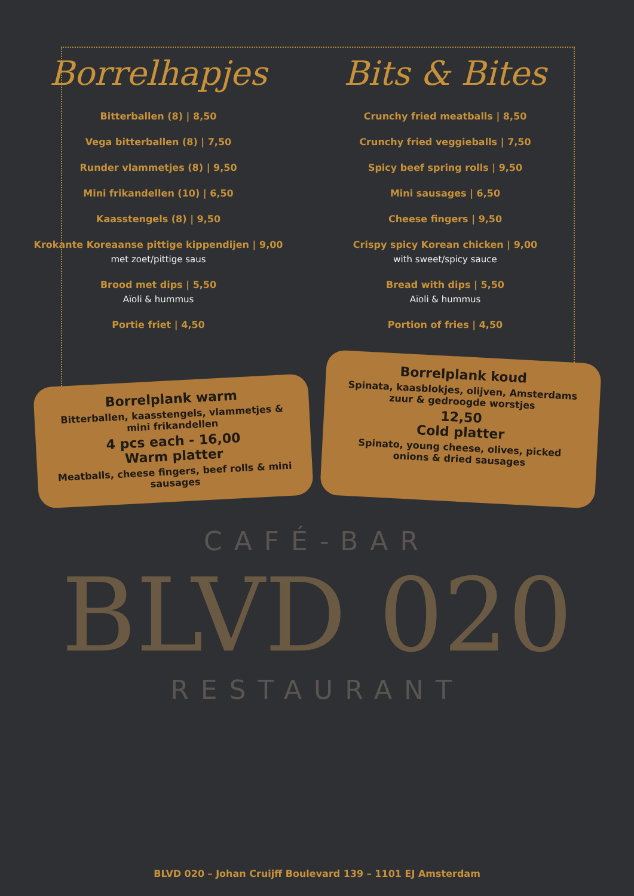Borrelhapjes
Bitterballen (8) | 8,50
Vega bitterballen (8) | 7,50
Runder vlammetjes (8) | 9,50
Mini frikandellen (10) | 6,50
Kaasstengels (8) | 9,50
Krokante Koreaanse pittige kippendijen | 9,00
met zoet/pittige saus
Brood met dips | 5,50
Aïoli & hummus
Portie friet | 4,50
Bits & Bites
Crunchy fried meatballs | 8,50
Crunchy fried veggieballs | 7,50
Spicy beef spring rolls | 9,50
Mini sausages | 6,50
Cheese fingers | 9,50
Crispy spicy Korean chicken | 9,00
with sweet/spicy sauce
Bread with dips | 5,50
Aïoli & hummus
Portion of fries | 4,50
Borrelplank warm
Bitterballen, kaasstengels, vlammetjes & mini frikandellen
4 pcs each - 16,00
Warm platter
Meatballs, cheese fingers, beef rolls & mini sausages
Borrelplank koud
Spinata, kaasblokjes, olijven, Amsterdams zuur & gedroogde worstjes
12,50
Cold platter
Spinato, young cheese, olives, picked onions & dried sausages
CAFÉ-BAR
BLVD 020
RESTAURANT
BLVD 020 – Johan Cruijff Boulevard 139 – 1101 EJ Amsterdam